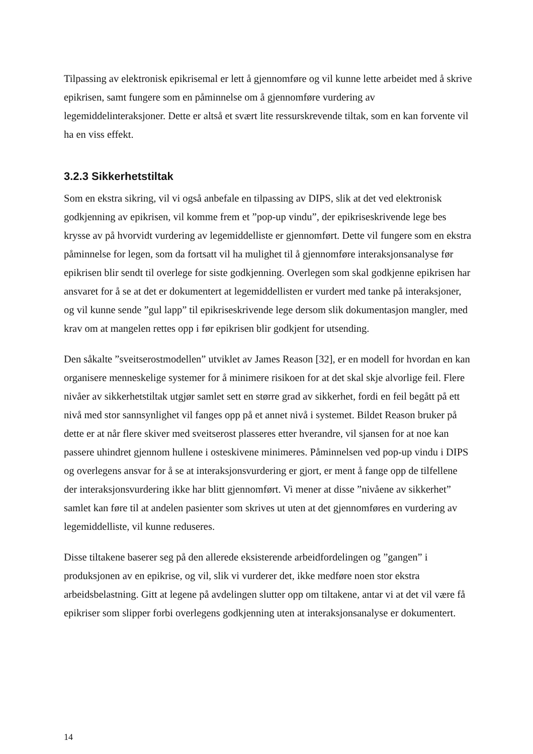Tilpassing av elektronisk epikrisemal er lett å gjennomføre og vil kunne lette arbeidet med å skrive epikrisen, samt fungere som en påminnelse om å gjennomføre vurdering av legemiddelinteraksjoner. Dette er altså et svært lite ressurskrevende tiltak, som en kan forvente vil ha en viss effekt.
3.2.3 Sikkerhetstiltak
Som en ekstra sikring, vil vi også anbefale en tilpassing av DIPS, slik at det ved elektronisk godkjenning av epikrisen, vil komme frem et ”pop-up vindu”, der epikriseskrivende lege bes krysse av på hvorvidt vurdering av legemiddelliste er gjennomført. Dette vil fungere som en ekstra påminnelse for legen, som da fortsatt vil ha mulighet til å gjennomføre interaksjonsanalyse før epikrisen blir sendt til overlege for siste godkjenning. Overlegen som skal godkjenne epikrisen har ansvaret for å se at det er dokumentert at legemiddellisten er vurdert med tanke på interaksjoner, og vil kunne sende ”gul lapp” til epikriseskrivende lege dersom slik dokumentasjon mangler, med krav om at mangelen rettes opp i før epikrisen blir godkjent for utsending.
Den såkalte ”sveitserostmodellen” utviklet av James Reason [32], er en modell for hvordan en kan organisere menneskelige systemer for å minimere risikoen for at det skal skje alvorlige feil. Flere nivåer av sikkerhetstiltak utgjør samlet sett en større grad av sikkerhet, fordi en feil begått på ett nivå med stor sannsynlighet vil fanges opp på et annet nivå i systemet. Bildet Reason bruker på dette er at når flere skiver med sveitserost plasseres etter hverandre, vil sjansen for at noe kan passere uhindret gjennom hullene i osteskivene minimeres. Påminnelsen ved pop-up vindu i DIPS og overlegens ansvar for å se at interaksjonsvurdering er gjort, er ment å fange opp de tilfellene der interaksjonsvurdering ikke har blitt gjennomført. Vi mener at disse ”nivåene av sikkerhet” samlet kan føre til at andelen pasienter som skrives ut uten at det gjennomføres en vurdering av legemiddelliste, vil kunne reduseres.
Disse tiltakene baserer seg på den allerede eksisterende arbeidfordelingen og ”gangen” i produksjonen av en epikrise, og vil, slik vi vurderer det, ikke medføre noen stor ekstra arbeidsbelastning. Gitt at legene på avdelingen slutter opp om tiltakene, antar vi at det vil være få epikriser som slipper forbi overlegens godkjenning uten at interaksjonsanalyse er dokumentert.
14